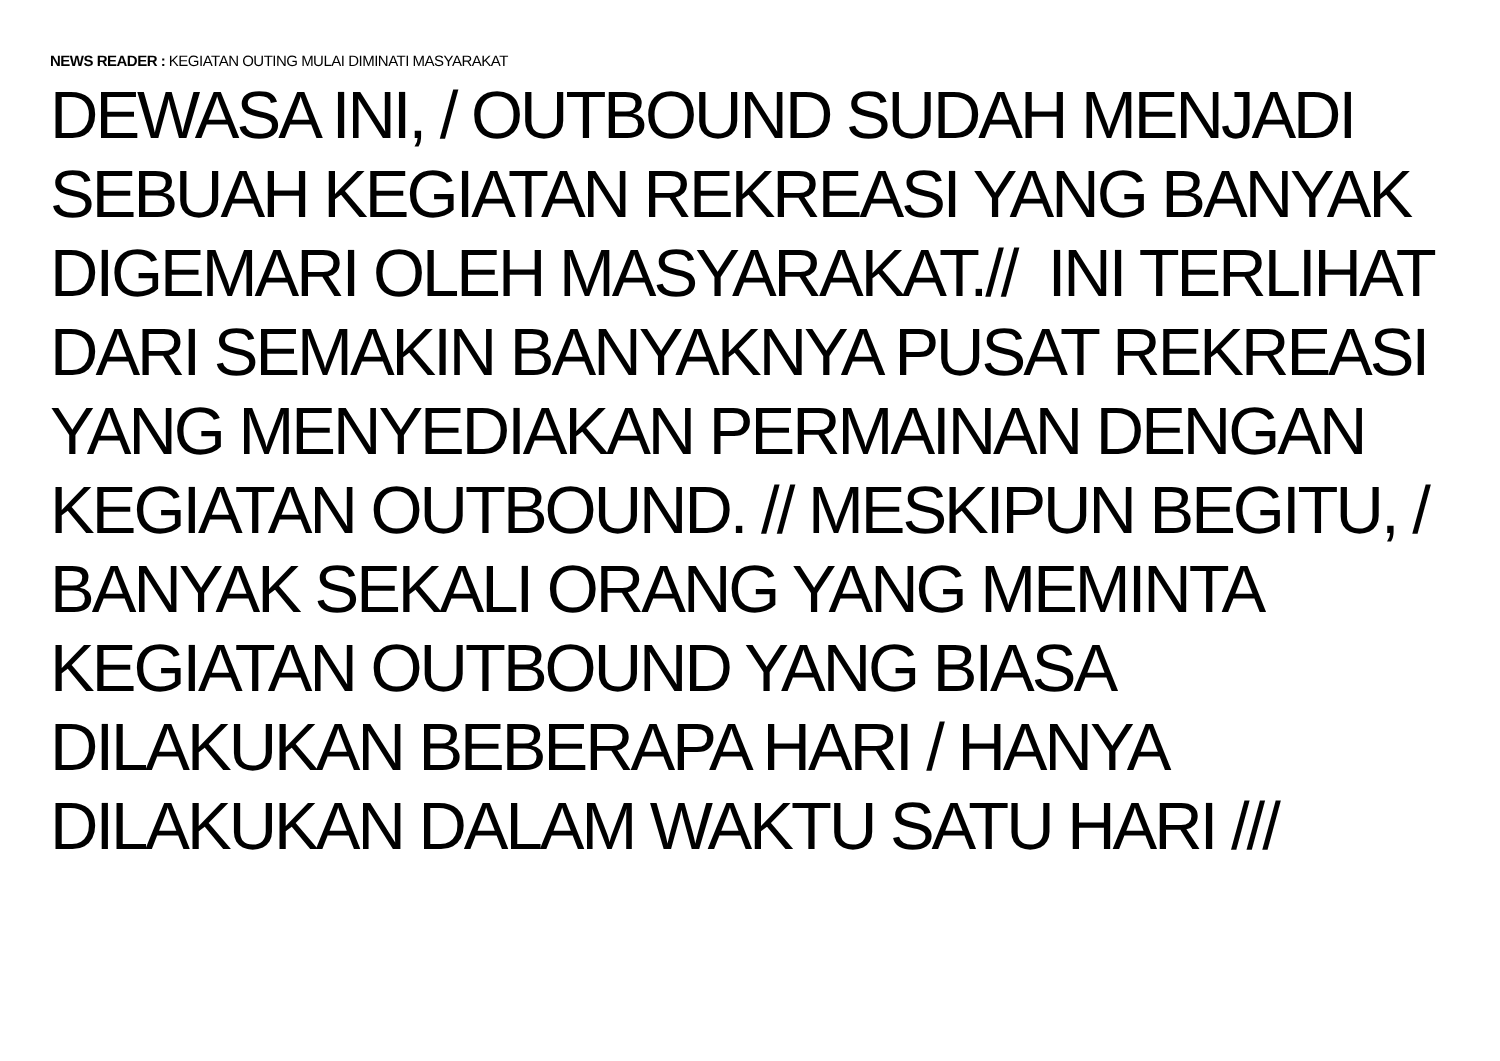NEWS READER : KEGIATAN OUTING MULAI DIMINATI MASYARAKAT
DEWASA INI, / OUTBOUND SUDAH MENJADI
SEBUAH KEGIATAN REKREASI YANG BANYAK
DIGEMARI OLEH MASYARAKAT.// INI TERLIHAT
DARI SEMAKIN BANYAKNYA PUSAT REKREASI
YANG MENYEDIAKAN PERMAINAN DENGAN
KEGIATAN OUTBOUND. // MESKIPUN BEGITU, /
BANYAK SEKALI ORANG YANG MEMINTA
KEGIATAN OUTBOUND YANG BIASA
DILAKUKAN BEBERAPA HARI / HANYA
DILAKUKAN DALAM WAKTU SATU HARI ///